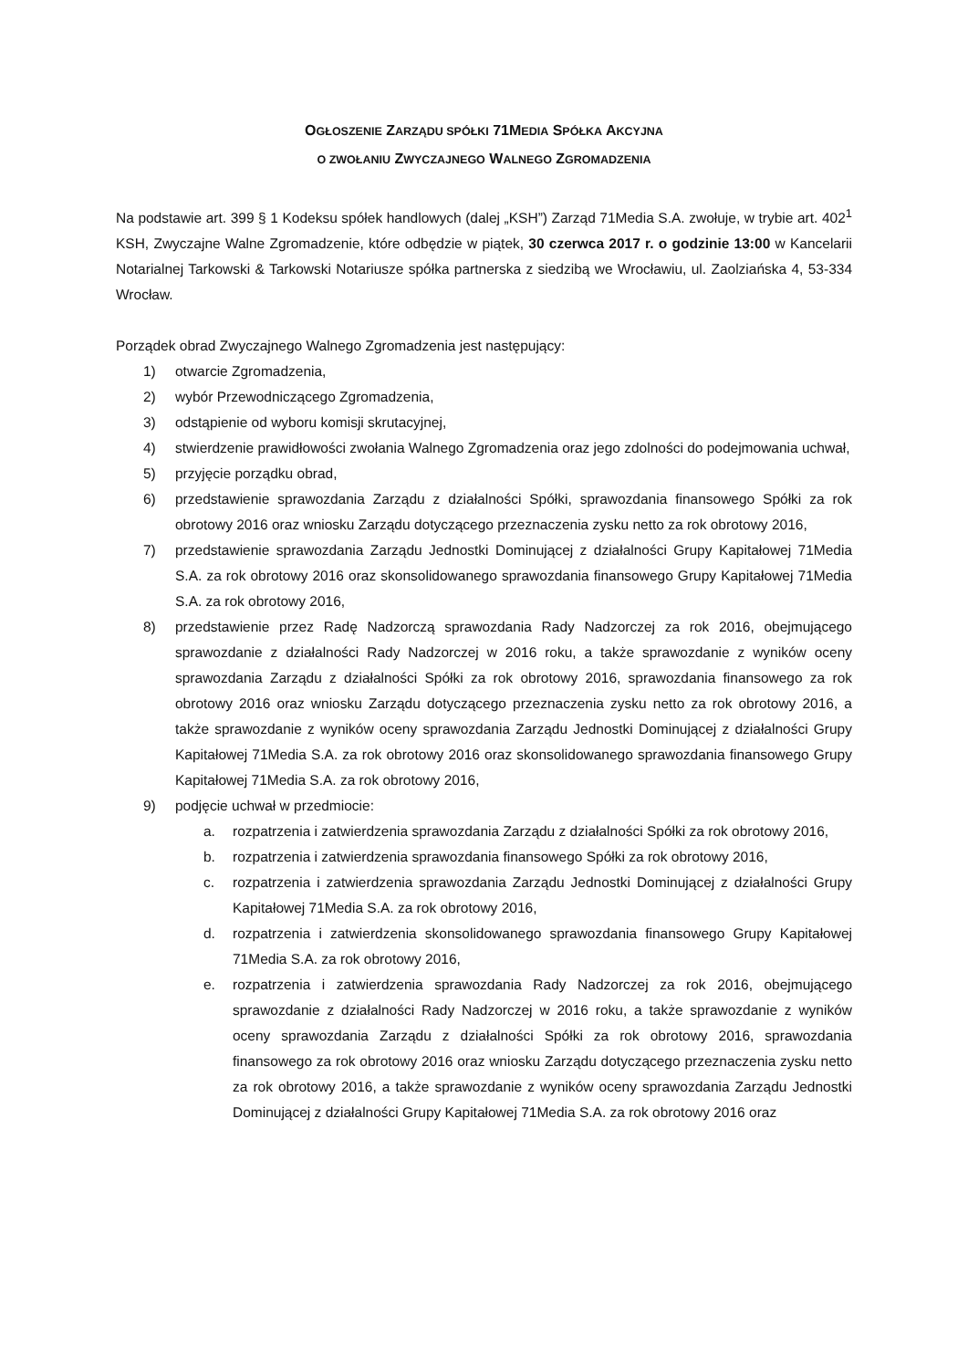OGŁOSZENIE ZARZĄDU SPÓŁKI 71MEDIA SPÓŁKA AKCYJNA
O ZWOŁANIU ZWYCZAJNEGO WALNEGO ZGROMADZENIA
Na podstawie art. 399 § 1 Kodeksu spółek handlowych (dalej „KSH”) Zarząd 71Media S.A. zwołuje, w trybie art. 402<sup>1</sup> KSH, Zwyczajne Walne Zgromadzenie, które odbędzie w piątek, 30 czerwca 2017 r. o godzinie 13:00 w Kancelarii Notarialnej Tarkowski & Tarkowski Notariusze spółka partnerska z siedzibą we Wrocławiu, ul. Zaolziańska 4, 53-334 Wrocław.
Porządek obrad Zwyczajnego Walnego Zgromadzenia jest następujący:
1) otwarcie Zgromadzenia,
2) wybór Przewodniczącego Zgromadzenia,
3) odstąpienie od wyboru komisji skrutacyjnej,
4) stwierdzenie prawidłowości zwołania Walnego Zgromadzenia oraz jego zdolności do podejmowania uchwał,
5) przyjęcie porządku obrad,
6) przedstawienie sprawozdania Zarządu z działalności Spółki, sprawozdania finansowego Spółki za rok obrotowy 2016 oraz wniosku Zarządu dotyczącego przeznaczenia zysku netto za rok obrotowy 2016,
7) przedstawienie sprawozdania Zarządu Jednostki Dominującej z działalności Grupy Kapitałowej 71Media S.A. za rok obrotowy 2016 oraz skonsolidowanego sprawozdania finansowego Grupy Kapitałowej 71Media S.A. za rok obrotowy 2016,
8) przedstawienie przez Radę Nadzorczą sprawozdania Rady Nadzorczej za rok 2016, obejmującego sprawozdanie z działalności Rady Nadzorczej w 2016 roku, a także sprawozdanie z wyników oceny sprawozdania Zarządu z działalności Spółki za rok obrotowy 2016, sprawozdania finansowego za rok obrotowy 2016 oraz wniosku Zarządu dotyczącego przeznaczenia zysku netto za rok obrotowy 2016, a także sprawozdanie z wyników oceny sprawozdania Zarządu Jednostki Dominującej z działalności Grupy Kapitałowej 71Media S.A. za rok obrotowy 2016 oraz skonsolidowanego sprawozdania finansowego Grupy Kapitałowej 71Media S.A. za rok obrotowy 2016,
9) podjęcie uchwał w przedmiocie:
a. rozpatrzenia i zatwierdzenia sprawozdania Zarządu z działalności Spółki za rok obrotowy 2016,
b. rozpatrzenia i zatwierdzenia sprawozdania finansowego Spółki za rok obrotowy 2016,
c. rozpatrzenia i zatwierdzenia sprawozdania Zarządu Jednostki Dominującej z działalności Grupy Kapitałowej 71Media S.A. za rok obrotowy 2016,
d. rozpatrzenia i zatwierdzenia skonsolidowanego sprawozdania finansowego Grupy Kapitałowej 71Media S.A. za rok obrotowy 2016,
e. rozpatrzenia i zatwierdzenia sprawozdania Rady Nadzorczej za rok 2016, obejmującego sprawozdanie z działalności Rady Nadzorczej w 2016 roku, a także sprawozdanie z wyników oceny sprawozdania Zarządu z działalności Spółki za rok obrotowy 2016, sprawozdania finansowego za rok obrotowy 2016 oraz wniosku Zarządu dotyczącego przeznaczenia zysku netto za rok obrotowy 2016, a także sprawozdanie z wyników oceny sprawozdania Zarządu Jednostki Dominującej z działalności Grupy Kapitałowej 71Media S.A. za rok obrotowy 2016 oraz